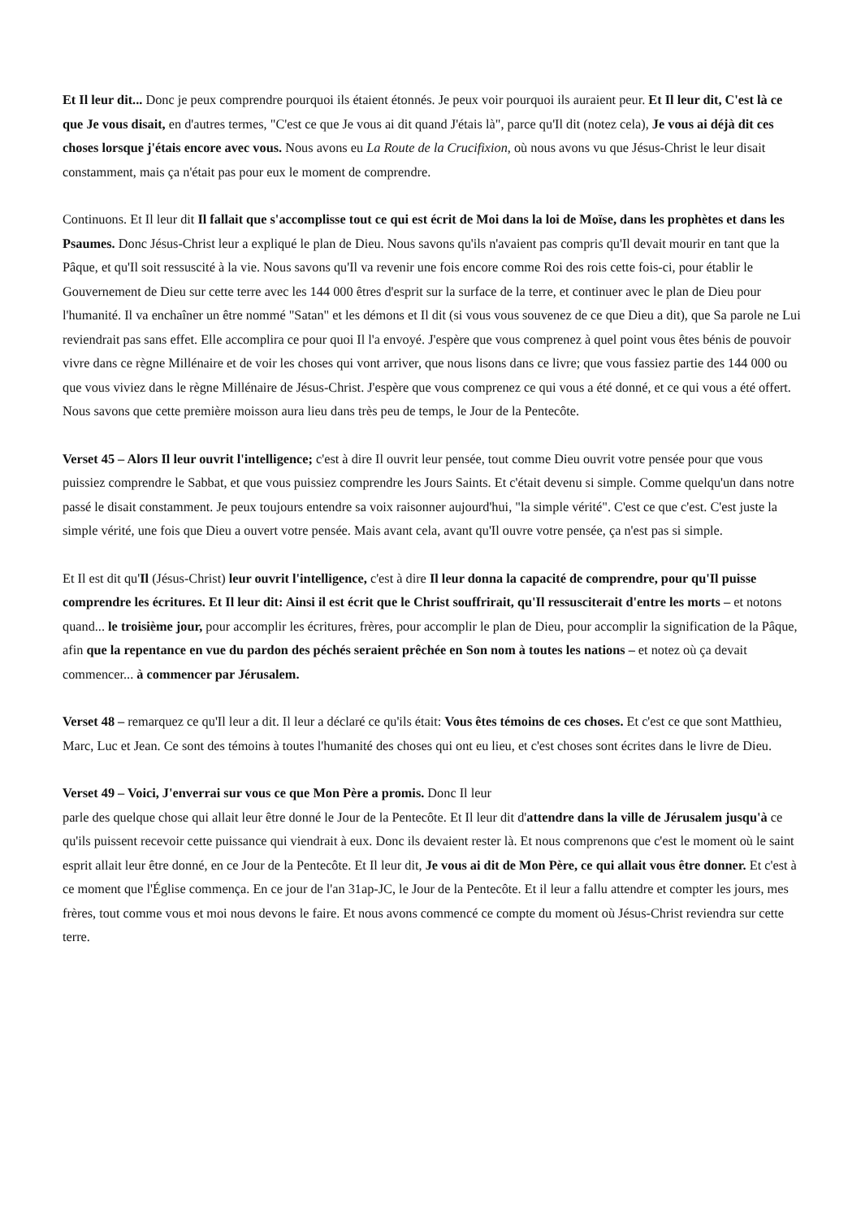Et Il leur dit... Donc je peux comprendre pourquoi ils étaient étonnés. Je peux voir pourquoi ils auraient peur. Et Il leur dit, C'est là ce que Je vous disait, en d'autres termes, "C'est ce que Je vous ai dit quand J'étais là", parce qu'Il dit (notez cela), Je vous ai déjà dit ces choses lorsque j'étais encore avec vous. Nous avons eu La Route de la Crucifixion, où nous avons vu que Jésus-Christ le leur disait constamment, mais ça n'était pas pour eux le moment de comprendre.
Continuons. Et Il leur dit Il fallait que s'accomplisse tout ce qui est écrit de Moi dans la loi de Moïse, dans les prophètes et dans les Psaumes. Donc Jésus-Christ leur a expliqué le plan de Dieu. Nous savons qu'ils n'avaient pas compris qu'Il devait mourir en tant que la Pâque, et qu'Il soit ressuscité à la vie. Nous savons qu'Il va revenir une fois encore comme Roi des rois cette fois-ci, pour établir le Gouvernement de Dieu sur cette terre avec les 144 000 êtres d'esprit sur la surface de la terre, et continuer avec le plan de Dieu pour l'humanité. Il va enchaîner un être nommé "Satan" et les démons et Il dit (si vous vous souvenez de ce que Dieu a dit), que Sa parole ne Lui reviendrait pas sans effet. Elle accomplira ce pour quoi Il l'a envoyé. J'espère que vous comprenez à quel point vous êtes bénis de pouvoir vivre dans ce règne Millénaire et de voir les choses qui vont arriver, que nous lisons dans ce livre; que vous fassiez partie des 144 000 ou que vous viviez dans le règne Millénaire de Jésus-Christ. J'espère que vous comprenez ce qui vous a été donné, et ce qui vous a été offert. Nous savons que cette première moisson aura lieu dans très peu de temps, le Jour de la Pentecôte.
Verset 45 – Alors Il leur ouvrit l'intelligence; c'est à dire Il ouvrit leur pensée, tout comme Dieu ouvrit votre pensée pour que vous puissiez comprendre le Sabbat, et que vous puissiez comprendre les Jours Saints. Et c'était devenu si simple. Comme quelqu'un dans notre passé le disait constamment. Je peux toujours entendre sa voix raisonner aujourd'hui, "la simple vérité". C'est ce que c'est. C'est juste la simple vérité, une fois que Dieu a ouvert votre pensée. Mais avant cela, avant qu'Il ouvre votre pensée, ça n'est pas si simple.
Et Il est dit qu'Il (Jésus-Christ) leur ouvrit l'intelligence, c'est à dire Il leur donna la capacité de comprendre, pour qu'Il puisse comprendre les écritures. Et Il leur dit: Ainsi il est écrit que le Christ souffrirait, qu'Il ressusciterait d'entre les morts – et notons quand... le troisième jour, pour accomplir les écritures, frères, pour accomplir le plan de Dieu, pour accomplir la signification de la Pâque, afin que la repentance en vue du pardon des péchés seraient prêchée en Son nom à toutes les nations – et notez où ça devait commencer... à commencer par Jérusalem.
Verset 48 – remarquez ce qu'Il leur a dit. Il leur a déclaré ce qu'ils était: Vous êtes témoins de ces choses. Et c'est ce que sont Matthieu, Marc, Luc et Jean. Ce sont des témoins à toutes l'humanité des choses qui ont eu lieu, et c'est choses sont écrites dans le livre de Dieu.
Verset 49 – Voici, J'enverrai sur vous ce que Mon Père a promis. Donc Il leur
parle des quelque chose qui allait leur être donné le Jour de la Pentecôte. Et Il leur dit d'attendre dans la ville de Jérusalem jusqu'à ce qu'ils puissent recevoir cette puissance qui viendrait à eux. Donc ils devaient rester là. Et nous comprenons que c'est le moment où le saint esprit allait leur être donné, en ce Jour de la Pentecôte. Et Il leur dit, Je vous ai dit de Mon Père, ce qui allait vous être donner. Et c'est à ce moment que l'Église commença. En ce jour de l'an 31ap-JC, le Jour de la Pentecôte. Et il leur a fallu attendre et compter les jours, mes frères, tout comme vous et moi nous devons le faire. Et nous avons commencé ce compte du moment où Jésus-Christ reviendra sur cette terre.